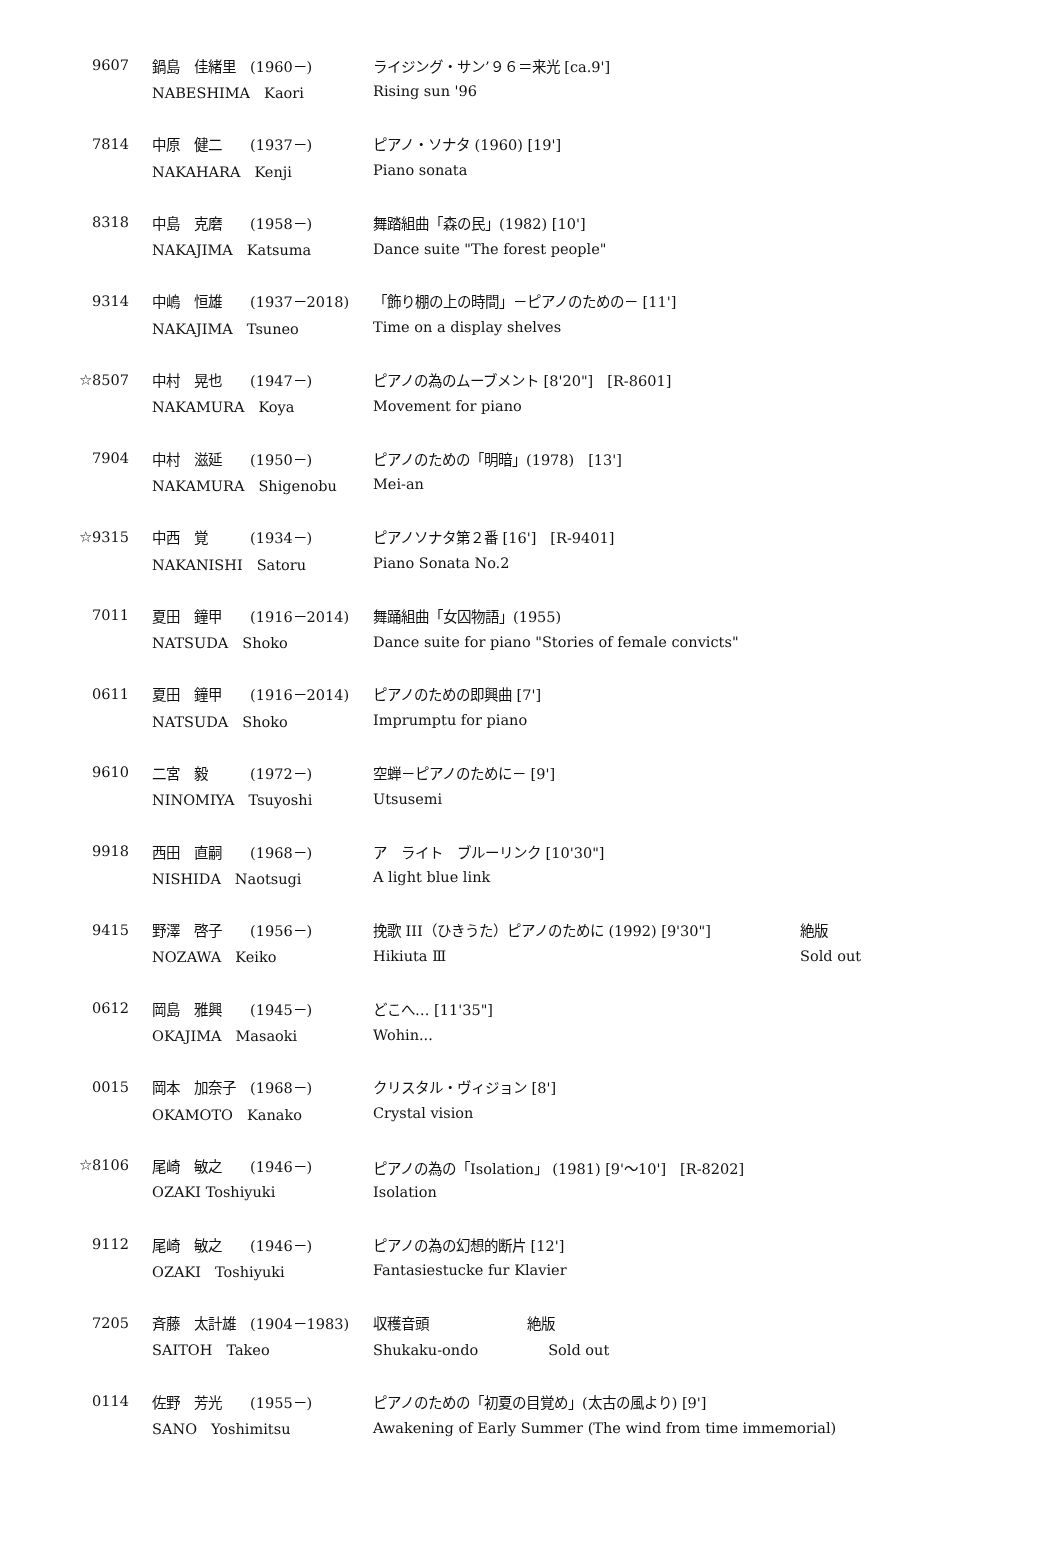| 9607 | 鍋島 佳緒里 (1960－) | ライジング・サン’９６＝来光 [ca.9'] | |
| | NABESHIMA Kaori | Rising sun '96 | |
| 7814 | 中原 健二 (1937－) | ピアノ・ソナタ (1960) [19'] | |
| | NAKAHARA Kenji | Piano sonata | |
| 8318 | 中島 克磨 (1958－) | 舞踏組曲「森の民」(1982) [10'] | |
| | NAKAJIMA Katsuma | Dance suite "The forest people" | |
| 9314 | 中嶋 恒雄 (1937－2018) | 「飾り棚の上の時間」－ピアノのための－ [11'] | |
| | NAKAJIMA Tsuneo | Time on a display shelves | |
| ☆8507 | 中村 晃也 (1947－) | ピアノの為のムーブメント [8'20"] [R-8601] | |
| | NAKAMURA Koya | Movement for piano | |
| 7904 | 中村 滋延 (1950－) | ピアノのための「明暗」(1978) [13'] | |
| | NAKAMURA Shigenobu | Mei-an | |
| ☆9315 | 中西 覚 (1934－) | ピアノソナタ第２番 [16'] [R-9401] | |
| | NAKANISHI Satoru | Piano Sonata No.2 | |
| 7011 | 夏田 鐘甲 (1916－2014) | 舞踊組曲「女囚物語」(1955) | |
| | NATSUDA Shoko | Dance suite for piano "Stories of female convicts" | |
| 0611 | 夏田 鐘甲 (1916－2014) | ピアノのための即興曲 [7'] | |
| | NATSUDA Shoko | Imprumptu for piano | |
| 9610 | 二宮 毅 (1972－) | 空蝉－ピアノのために－ [9'] | |
| | NINOMIYA Tsuyoshi | Utsusemi | |
| 9918 | 西田 直嗣 (1968－) | ア ライト ブルーリンク [10'30"] | |
| | NISHIDA Naotsugi | A light blue link | |
| 9415 | 野澤 啓子 (1956－) | 挽歌 III（ひきうた）ピアノのために (1992) [9'30"] | 絶版 |
| | NOZAWA Keiko | Hikiuta Ⅲ | Sold out |
| 0612 | 岡島 雅興 (1945－) | どこへ… [11'35"] | |
| | OKAJIMA Masaoki | Wohin... | |
| 0015 | 岡本 加奈子 (1968－) | クリスタル・ヴィジョン [8'] | |
| | OKAMOTO Kanako | Crystal vision | |
| ☆8106 | 尾崎 敏之 (1946－) | ピアノの為の「Isolation」 (1981) [9'～10'] [R-8202] | |
| | OZAKI Toshiyuki | Isolation | |
| 9112 | 尾崎 敏之 (1946－) | ピアノの為の幻想的断片 [12'] | |
| | OZAKI Toshiyuki | Fantasiestucke fur Klavier | |
| 7205 | 斉藤 太計雄 (1904－1983) | 収穫音頭 絶版 | |
| | SAITOH Takeo | Shukaku-ondo Sold out | |
| 0114 | 佐野 芳光 (1955－) | ピアノのための「初夏の目覚め」(太古の風より) [9'] | |
| | SANO Yoshimitsu | Awakening of Early Summer (The wind from time immemorial) | |